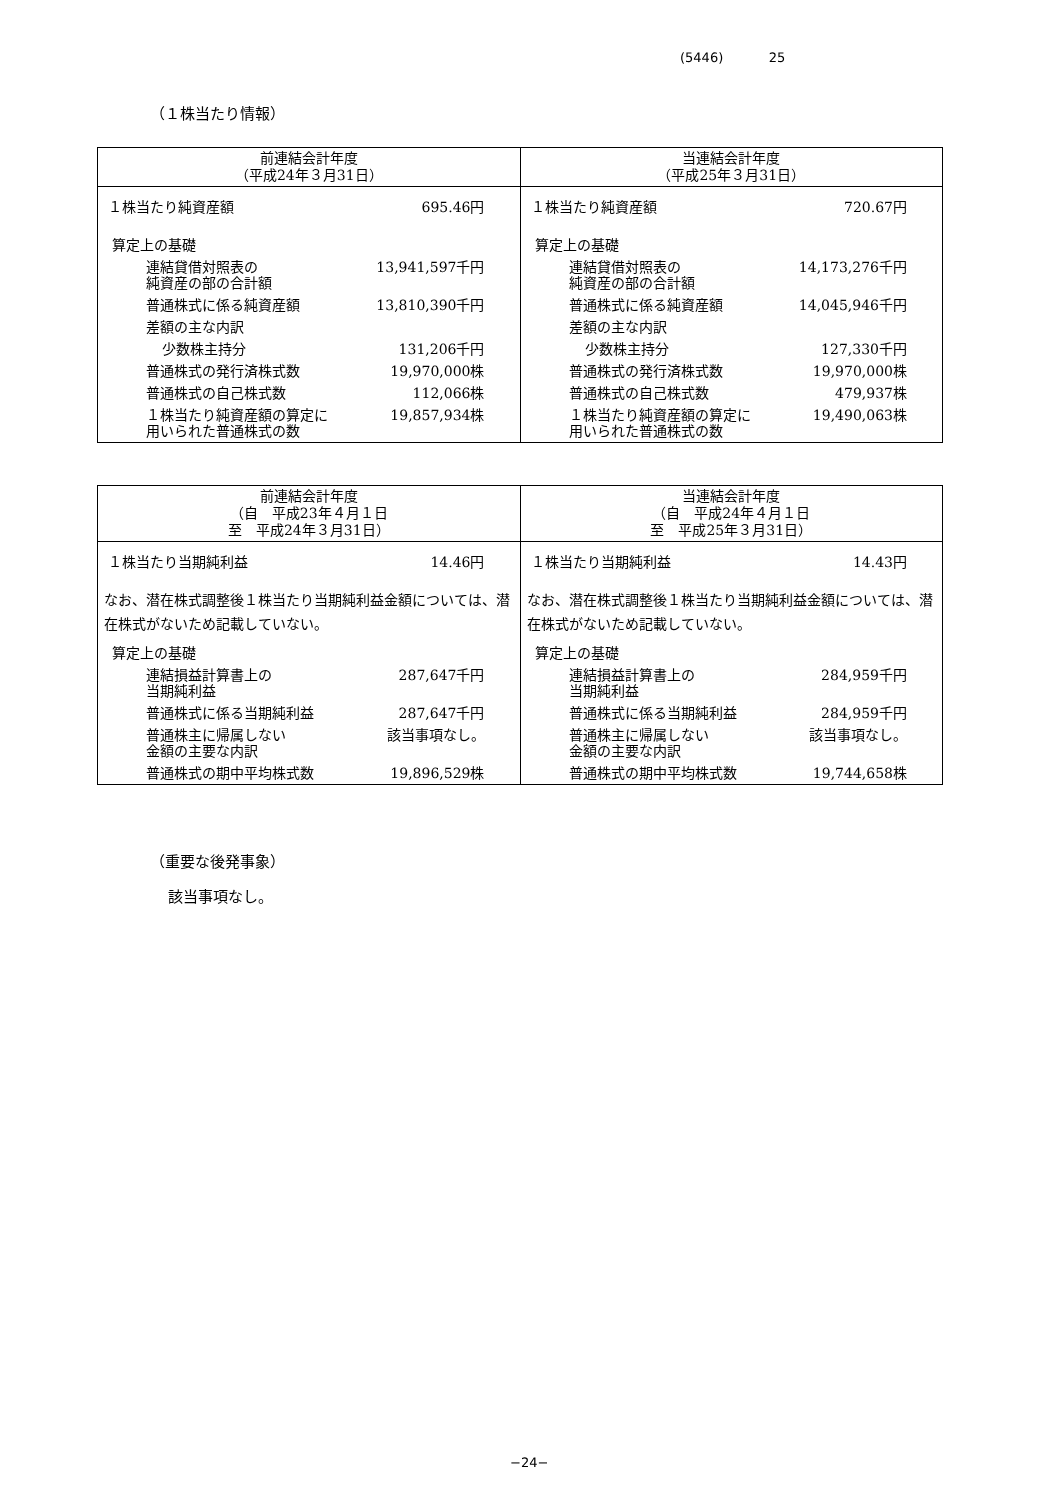(5446) 25
（１株当たり情報）
| 前連結会計年度 （平成24年３月31日） | 当連結会計年度 （平成25年３月31日） |
| --- | --- |
| １株当たり純資産額 695.46円 算定上の基礎 連結貸借対照表の 純資産の部の合計額 13,941,597千円 普通株式に係る純資産額 13,810,390千円 差額の主な内訳 少数株主持分 131,206千円 普通株式の発行済株式数 19,970,000株 普通株式の自己株式数 112,066株 １株当たり純資産額の算定に 用いられた普通株式の数 19,857,934株 | １株当たり純資産額 720.67円 算定上の基礎 連結貸借対照表の 純資産の部の合計額 14,173,276千円 普通株式に係る純資産額 14,045,946千円 差額の主な内訳 少数株主持分 127,330千円 普通株式の発行済株式数 19,970,000株 普通株式の自己株式数 479,937株 １株当たり純資産額の算定に 用いられた普通株式の数 19,490,063株 |
| 前連結会計年度 （自 平成23年４月１日 至 平成24年３月31日） | 当連結会計年度 （自 平成24年４月１日 至 平成25年３月31日） |
| --- | --- |
| １株当たり当期純利益 14.46円 なお、潜在株式調整後１株当たり当期純利益金額については、潜在株式がないため記載していない。 算定上の基礎 連結損益計算書上の 当期純利益 287,647千円 普通株式に係る当期純利益 287,647千円 普通株主に帰属しない 金額の主要な内訳 該当事項なし。 普通株式の期中平均株式数 19,896,529株 | １株当たり当期純利益 14.43円 なお、潜在株式調整後１株当たり当期純利益金額については、潜在株式がないため記載していない。 算定上の基礎 連結損益計算書上の 当期純利益 284,959千円 普通株式に係る当期純利益 284,959千円 普通株主に帰属しない 金額の主要な内訳 該当事項なし。 普通株式の期中平均株式数 19,744,658株 |
（重要な後発事象）
該当事項なし。
−24−